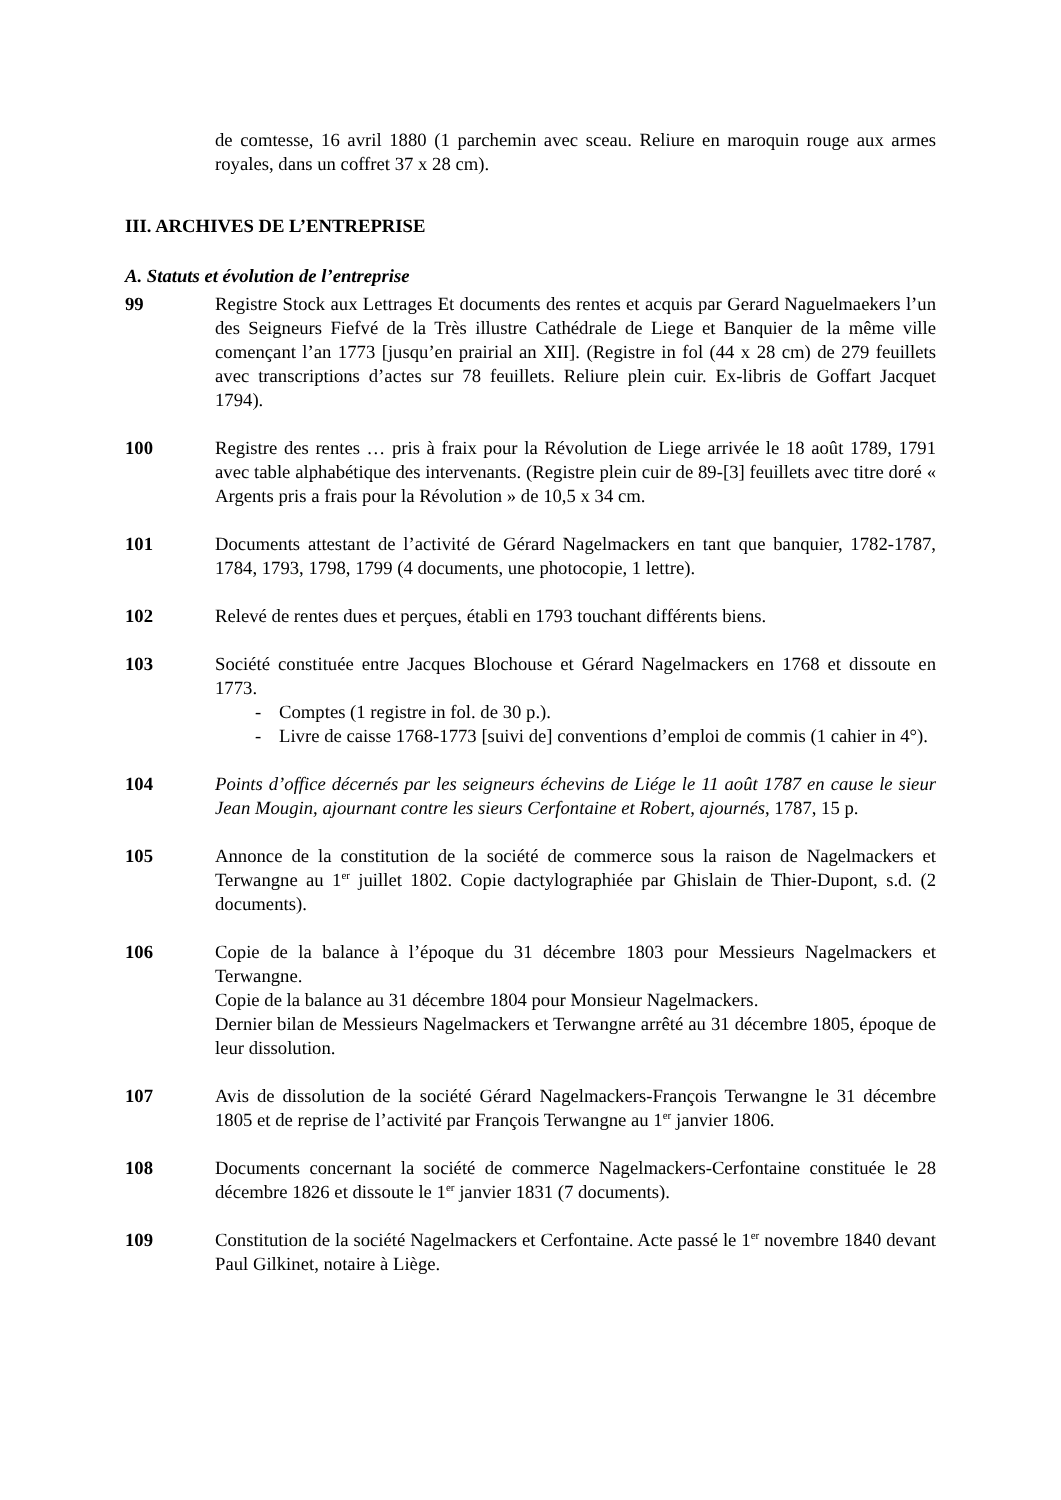de comtesse, 16 avril 1880 (1 parchemin avec sceau. Reliure en maroquin rouge aux armes royales, dans un coffret 37 x 28 cm).
III. ARCHIVES DE L’ENTREPRISE
A. Statuts et évolution de l’entreprise
99 Registre Stock aux Lettrages Et documents des rentes et acquis par Gerard Naguelmaekers l’un des Seigneurs Fiefvé de la Très illustre Cathédrale de Liege et Banquier de la même ville començant l’an 1773 [jusqu’en prairial an XII]. (Registre in fol (44 x 28 cm) de 279 feuillets avec transcriptions d’actes sur 78 feuillets. Reliure plein cuir. Ex-libris de Goffart Jacquet 1794).
100 Registre des rentes … pris à fraix pour la Révolution de Liege arrivée le 18 août 1789, 1791 avec table alphabétique des intervenants. (Registre plein cuir de 89-[3] feuillets avec titre doré « Argents pris a frais pour la Révolution » de 10,5 x 34 cm.
101 Documents attestant de l’activité de Gérard Nagelmackers en tant que banquier, 1782-1787, 1784, 1793, 1798, 1799 (4 documents, une photocopie, 1 lettre).
102 Relevé de rentes dues et perçues, établi en 1793 touchant différents biens.
103 Société constituée entre Jacques Blochouse et Gérard Nagelmackers en 1768 et dissoute en 1773.
- Comptes (1 registre in fol. de 30 p.).
- Livre de caisse 1768-1773 [suivi de] conventions d’emploi de commis (1 cahier in 4°).
104 Points d’office décernés par les seigneurs échevins de Liége le 11 août 1787 en cause le sieur Jean Mougin, ajournant contre les sieurs Cerfontaine et Robert, ajournés, 1787, 15 p.
105 Annonce de la constitution de la société de commerce sous la raison de Nagelmackers et Terwangne au 1<sup>er</sup> juillet 1802. Copie dactylographiée par Ghislain de Thier-Dupont, s.d. (2 documents).
106 Copie de la balance à l’époque du 31 décembre 1803 pour Messieurs Nagelmackers et Terwangne.
Copie de la balance au 31 décembre 1804 pour Monsieur Nagelmackers.
Dernier bilan de Messieurs Nagelmackers et Terwangne arrêté au 31 décembre 1805, époque de leur dissolution.
107 Avis de dissolution de la société Gérard Nagelmackers-François Terwangne le 31 décembre 1805 et de reprise de l’activité par François Terwangne au 1<sup>er</sup> janvier 1806.
108 Documents concernant la société de commerce Nagelmackers-Cerfontaine constituée le 28 décembre 1826 et dissoute le 1<sup>er</sup> janvier 1831 (7 documents).
109 Constitution de la société Nagelmackers et Cerfontaine. Acte passé le 1<sup>er</sup> novembre 1840 devant Paul Gilkinet, notaire à Liège.